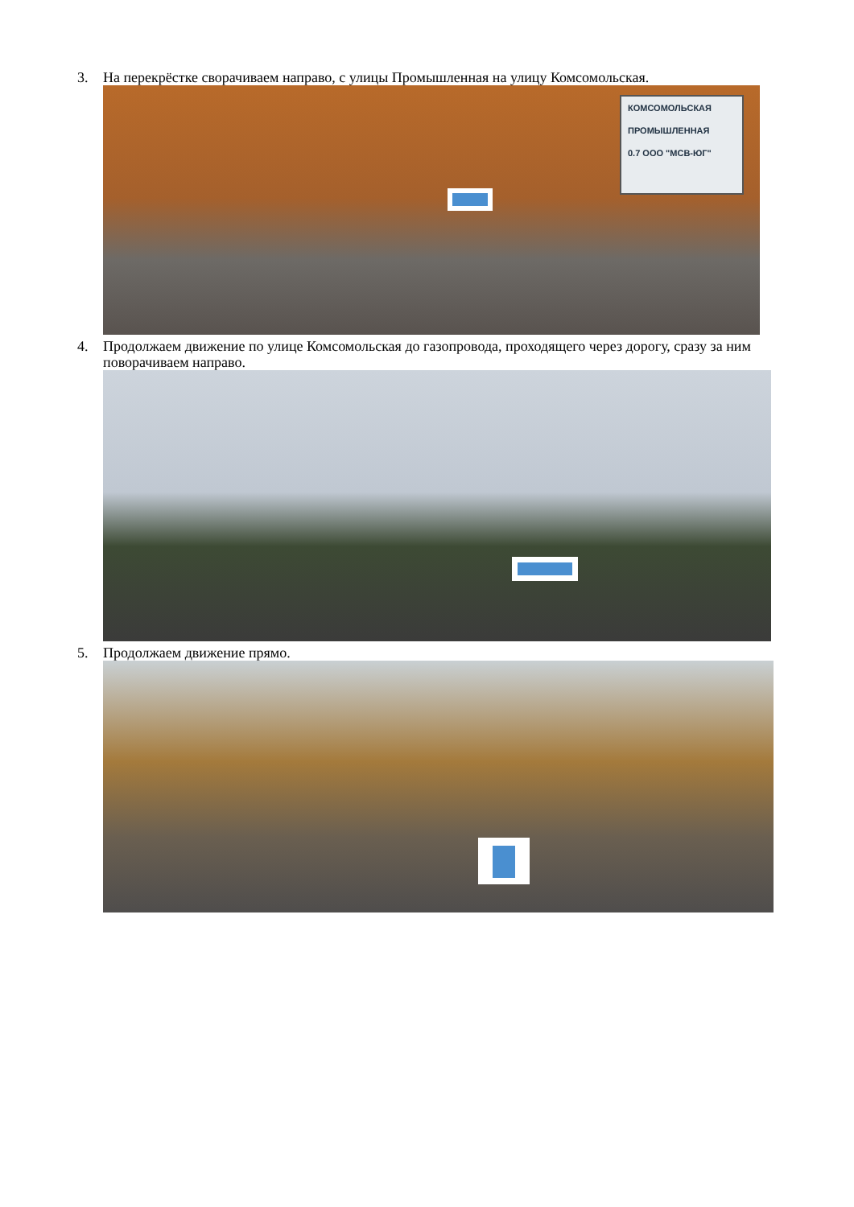3. На перекрёстке сворачиваем направо, с улицы Промышленная на улицу Комсомольская.
КОМСОМОЛЬСКАЯ
ПРОМЫШЛЕННАЯ
0.7 ООО "МСВ-ЮГ"
4. Продолжаем движение по улице Комсомольская до газопровода, проходящего через дорогу, сразу за ним поворачиваем направо.
5. Продолжаем движение прямо.